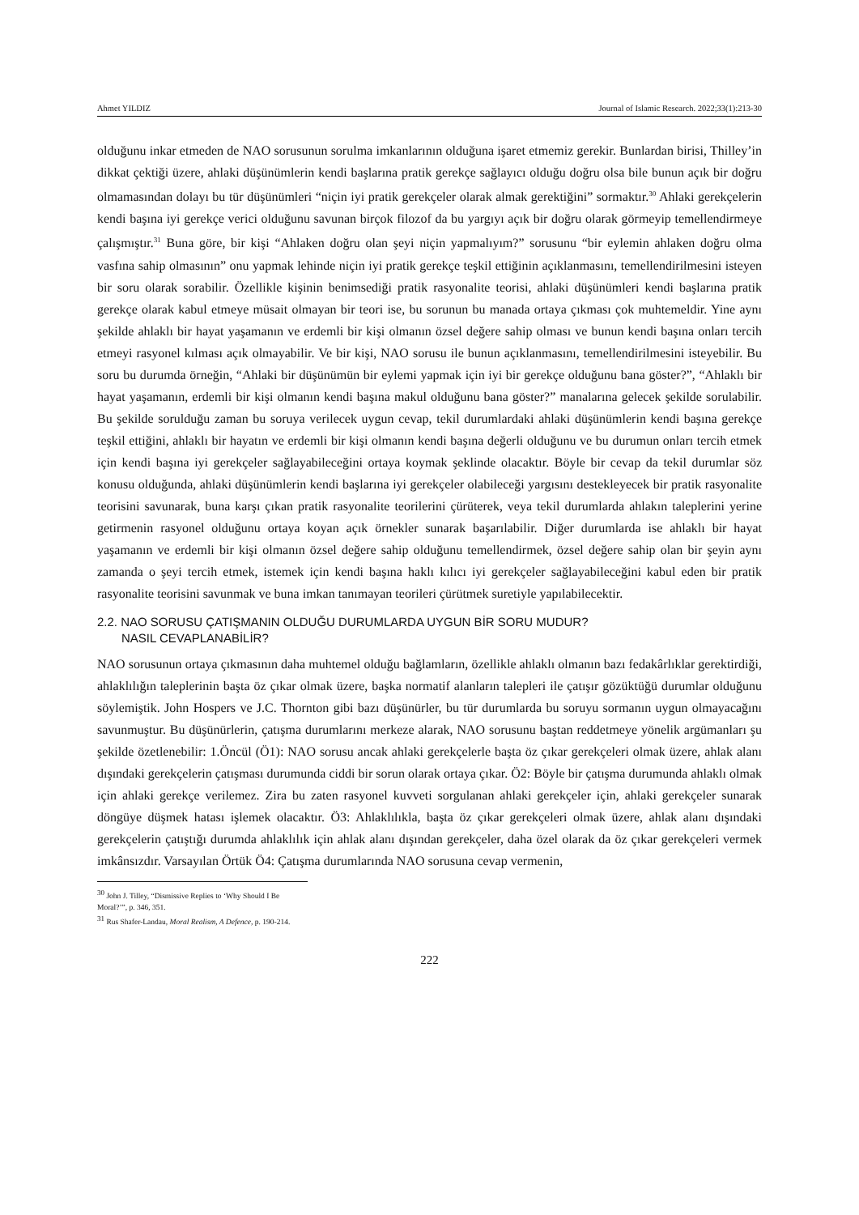Ahmet YILDIZ Journal of Islamic Research. 2022;33(1):213-30
olduğunu inkar etmeden de NAO sorusunun sorulma imkanlarının olduğuna işaret etmemiz gerekir. Bunlardan birisi, Thilley’in dikkat çektiği üzere, ahlaki düşünümlerin kendi başlarına pratik gerekçe sağlayıcı olduğu doğru olsa bile bunun açık bir doğru olmamasından dolayı bu tür düşünümleri “niçin iyi pratik gerekçeler olarak almak gerektiğini” sormaktır.<sup>30</sup> Ahlaki gerekçelerin kendi başına iyi gerekçe verici olduğunu savunan birçok filozof da bu yargıyı açık bir doğru olarak görmeyip temellendirmeye çalışmıştır.<sup>31</sup> Buna göre, bir kişi “Ahlaken doğru olan şeyi niçin yapmalıyım?” sorusunu “bir eylemin ahlaken doğru olma vasfına sahip olmasının” onu yapmak lehinde niçin iyi pratik gerekçe teşkil ettiğinin açıklanmasını, temellendirilmesini isteyen bir soru olarak sorabilir. Özellikle kişinin benimsediği pratik rasyonalite teorisi, ahlaki düşünümleri kendi başlarına pratik gerekçe olarak kabul etmeye müsait olmayan bir teori ise, bu sorunun bu manada ortaya çıkması çok muhtemeldir. Yine aynı şekilde ahlaklı bir hayat yaşamanın ve erdemli bir kişi olmanın özsel değere sahip olması ve bunun kendi başına onları tercih etmeyi rasyonel kılması açık olmayabilir. Ve bir kişi, NAO sorusu ile bunun açıklanmasını, temellendirilmesini isteyebilir. Bu soru bu durumda örneğin, “Ahlaki bir düşünümün bir eylemi yapmak için iyi bir gerekçe olduğunu bana göster?”, “Ahlaklı bir hayat yaşamanın, erdemli bir kişi olmanın kendi başına makul olduğunu bana göster?” manalarına gelecek şekilde sorulabilir. Bu şekilde sorulduğu zaman bu soruya verilecek uygun cevap, tekil durumlardaki ahlaki düşünümlerin kendi başına gerekçe teşkil ettiğini, ahlaklı bir hayatın ve erdemli bir kişi olmanın kendi başına değerli olduğunu ve bu durumun onları tercih etmek için kendi başına iyi gerekçeler sağlayabileceğini ortaya koymak şeklinde olacaktır. Böyle bir cevap da tekil durumlar söz konusu olduğunda, ahlaki düşünümlerin kendi başlarına iyi gerekçeler olabileceği yargısını destekleyecek bir pratik rasyonalite teorisini savunarak, buna karşı çıkan pratik rasyonalite teorilerini çürüterek, veya tekil durumlarda ahlakın taleplerini yerine getirmenin rasyonel olduğunu ortaya koyan açık örnekler sunarak başarılabilir. Diğer durumlarda ise ahlaklı bir hayat yaşamanın ve erdemli bir kişi olmanın özsel değere sahip olduğunu temellendirmek, özsel değere sahip olan bir şeyin aynı zamanda o şeyi tercih etmek, istemek için kendi başına haklı kılıcı iyi gerekçeler sağlayabileceğini kabul eden bir pratik rasyonalite teorisini savunmak ve buna imkan tanımayan teorileri çürütmek suretiyle yapılabilecektir.
2.2. NAO SORUSU ÇATIŞMANIN OLDUĞU DURUMLARDA UYGUN BİR SORU MUDUR?
NASIL CEVAPLANABİLİR?
NAO sorusunun ortaya çıkmasının daha muhtemel olduğu bağlamların, özellikle ahlaklı olmanın bazı fedakârlıklar gerektirdiği, ahlaklılığın taleplerinin başta öz çıkar olmak üzere, başka normatif alanların talepleri ile çatışır gözüktüğü durumlar olduğunu söylemiştik. John Hospers ve J.C. Thornton gibi bazı düşünürler, bu tür durumlarda bu soruyu sormanın uygun olmayacağını savunmuştur. Bu düşünürlerin, çatışma durumlarını merkeze alarak, NAO sorusunu baştan reddetmeye yönelik argümanları şu şekilde özetlenebilir: 1.Öncül (Ö1): NAO sorusu ancak ahlaki gerekçelerle başta öz çıkar gerekçeleri olmak üzere, ahlak alanı dışındaki gerekçelerin çatışması durumunda ciddi bir sorun olarak ortaya çıkar. Ö2: Böyle bir çatışma durumunda ahlaklı olmak için ahlaki gerekçe verilemez. Zira bu zaten rasyonel kuvveti sorgulanan ahlaki gerekçeler için, ahlaki gerekçeler sunarak döngüye düşmek hatası işlemek olacaktır. Ö3: Ahlaklılıkla, başta öz çıkar gerekçeleri olmak üzere, ahlak alanı dışındaki gerekçelerin çatıştığı durumda ahlaklılık için ahlak alanı dışından gerekçeler, daha özel olarak da öz çıkar gerekçeleri vermek imkânsızdır. Varsayılan Örtük Ö4: Çatışma durumlarında NAO sorusuna cevap vermenin,
<sup>30</sup> John J. Tilley, “Dismissive Replies to ‘Why Should I Be Moral?’”, p. 346, 351.
<sup>31</sup> Rus Shafer-Landau, Moral Realism, A Defence, p. 190-214.
222